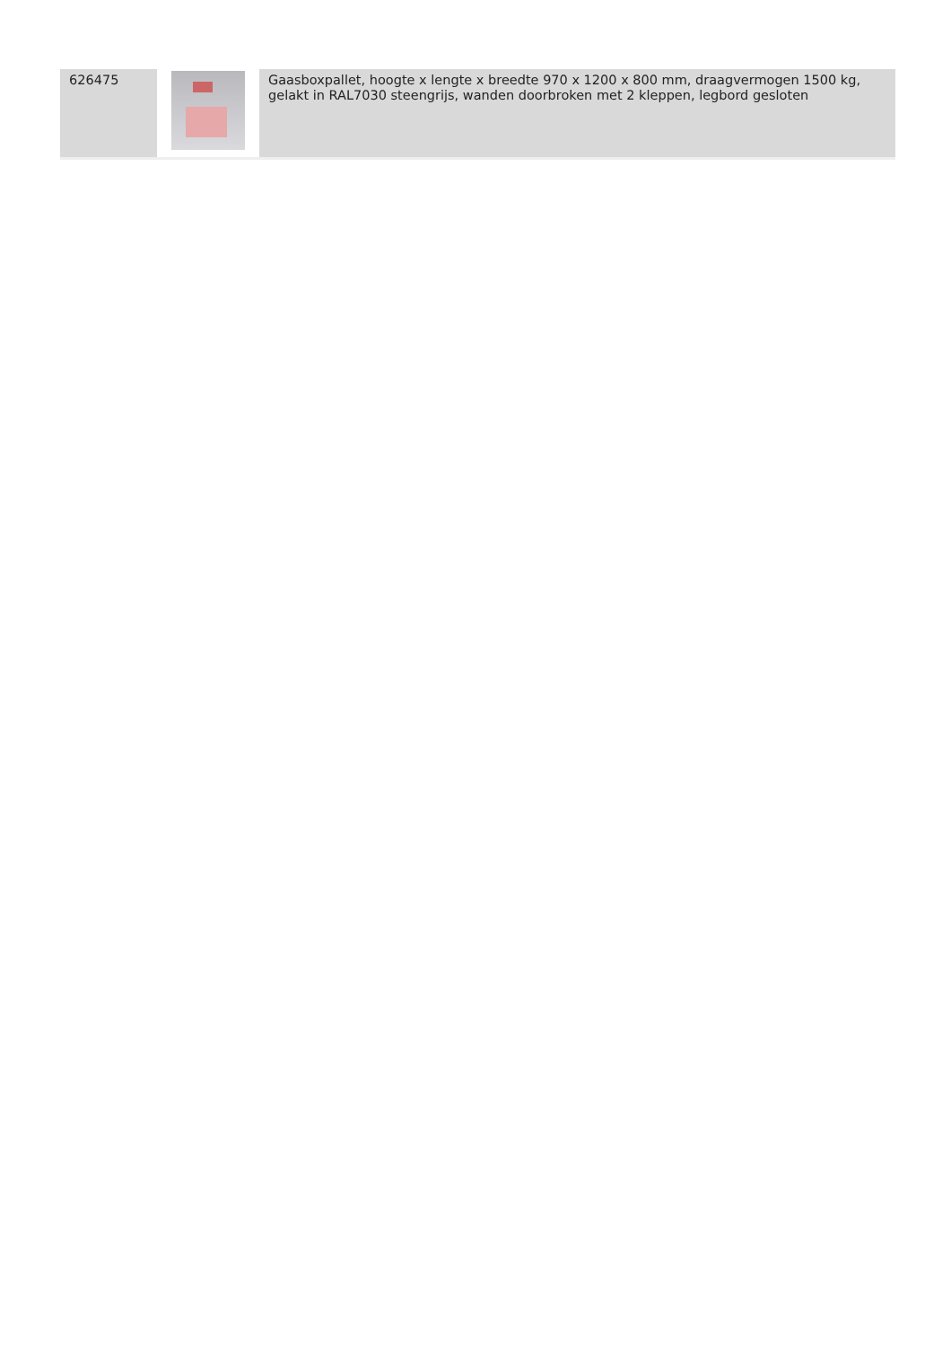| 626475 | | Gaasboxpallet, hoogte x lengte x breedte 970 x 1200 x 800 mm, draagvermogen 1500 kg, gelakt in RAL7030 steengrijs, wanden doorbroken met 2 kleppen, legbord gesloten |